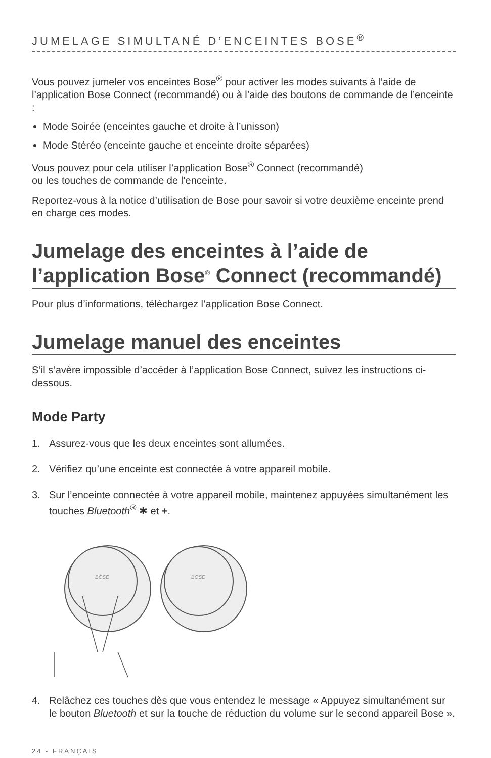JUMELAGE SIMULTANÉ D’ENCEINTES BOSE<sup>®</sup>
Vous pouvez jumeler vos enceintes Bose<sup>®</sup> pour activer les modes suivants à l’aide de l’application Bose Connect (recommandé) ou à l’aide des boutons de commande de l’enceinte :
Mode Soirée (enceintes gauche et droite à l’unisson)
Mode Stéréo (enceinte gauche et enceinte droite séparées)
Vous pouvez pour cela utiliser l’application Bose<sup>®</sup> Connect (recommandé)
ou les touches de commande de l’enceinte.
Reportez-vous à la notice d’utilisation de Bose pour savoir si votre deuxième enceinte prend en charge ces modes.
Jumelage des enceintes à l’aide de l’application Bose<sup>®</sup> Connect (recommandé)
Pour plus d’informations, téléchargez l’application Bose Connect.
Jumelage manuel des enceintes
S’il s’avère impossible d’accéder à l’application Bose Connect, suivez les instructions ci-dessous.
Mode Party
1. Assurez-vous que les deux enceintes sont allumées.
2. Vérifiez qu’une enceinte est connectée à votre appareil mobile.
3. Sur l’enceinte connectée à votre appareil mobile, maintenez appuyées simultanément les touches Bluetooth<sup>®</sup> ✱ et +.
BOSE
BOSE
4. Relâchez ces touches dès que vous entendez le message « Appuyez simultanément sur le bouton Bluetooth et sur la touche de réduction du volume sur le second appareil Bose ».
24 - FRANÇAIS